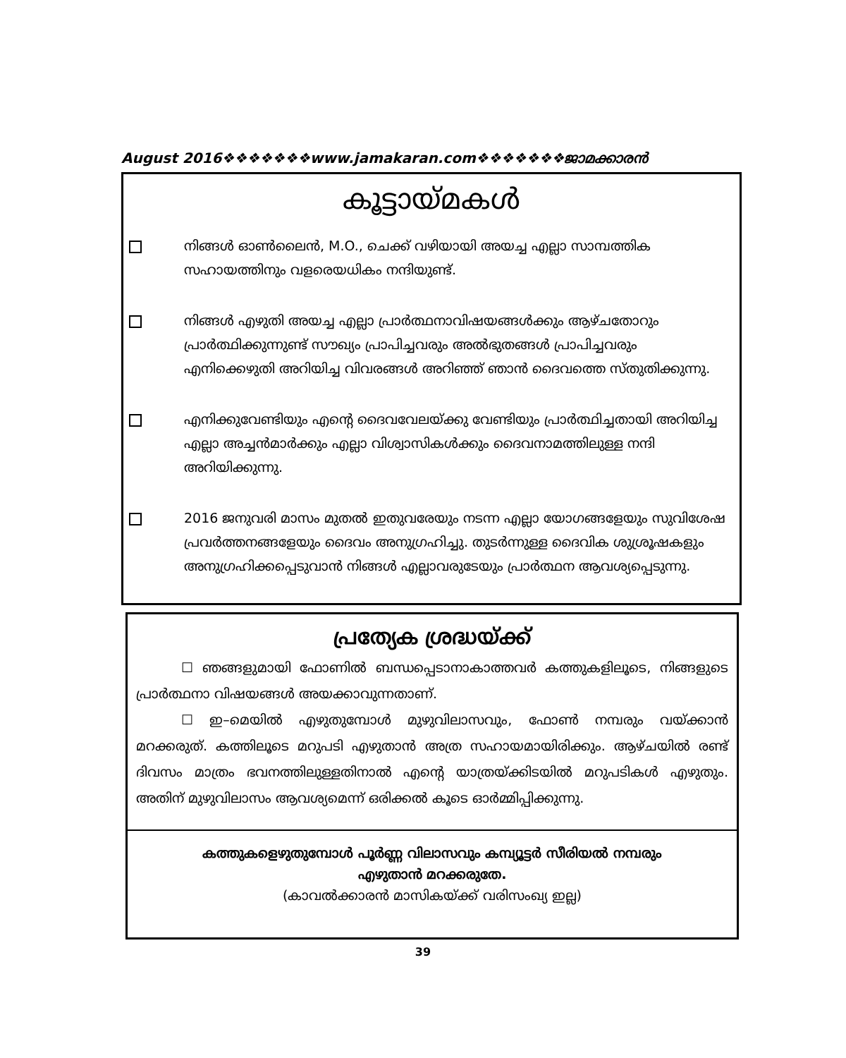August 2016❖❖❖❖❖❖❖www.jamakaran.com❖❖❖❖❖❖❖ജാമക്കാരൻ
കൂട്ടായ്മകൾ
നിങ്ങൾ ഓൺലൈൻ, M.O., ചെക്ക് വഴിയായി അയച്ച എല്ലാ സാമ്പത്തിക സഹായത്തിനും വളരെയധികം നന്ദിയുണ്ട്.
നിങ്ങൾ എഴുതി അയച്ച എല്ലാ പ്രാർത്ഥനാവിഷയങ്ങൾക്കും ആഴ്ചതോറും പ്രാർത്ഥിക്കുന്നുണ്ട് സൗഖ്യം പ്രാപിച്ചവരും അൽഭുതങ്ങൾ പ്രാപിച്ചവരും എനിക്കെഴുതി അറിയിച്ച വിവരങ്ങൾ അറിഞ്ഞ് ഞാൻ ദൈവത്തെ സ്തുതിക്കുന്നു.
എനിക്കുവേണ്ടിയും എന്റെ ദൈവവേലയ്ക്കു വേണ്ടിയും പ്രാർത്ഥിച്ചതായി അറിയിച്ച എല്ലാ അച്ചൻമാർക്കും എല്ലാ വിശ്വാസികൾക്കും ദൈവനാമത്തിലുള്ള നന്ദി അറിയിക്കുന്നു.
2016 ജനുവരി മാസം മുതൽ ഇതുവരേയും നടന്ന എല്ലാ യോഗങ്ങളേയും സുവിശേഷ പ്രവർത്തനങ്ങളേയും ദൈവം അനുഗ്രഹിച്ചു. തുടർന്നുള്ള ദൈവിക ശുശ്രൂഷകളും അനുഗ്രഹിക്കപ്പെടുവാൻ നിങ്ങൾ എല്ലാവരുടേയും പ്രാർത്ഥന ആവശ്യപ്പെടുന്നു.
പ്രത്യേക ശ്രദ്ധയ്ക്ക്
☐ ഞങ്ങളുമായി ഫോണിൽ ബന്ധപ്പെടാനാകാത്തവർ കത്തുകളിലൂടെ, നിങ്ങളുടെ പ്രാർത്ഥനാ വിഷയങ്ങൾ അയക്കാവുന്നതാണ്.
☐ ഇ–മെയിൽ എഴുതുമ്പോൾ മുഴുവിലാസവും, ഫോൺ നമ്പരും വയ്ക്കാൻ മറക്കരുത്. കത്തിലൂടെ മറുപടി എഴുതാൻ അത്ര സഹായമായിരിക്കും. ആഴ്ചയിൽ രണ്ട് ദിവസം മാത്രം ഭവനത്തിലുള്ളതിനാൽ എന്റെ യാത്രയ്ക്കിടയിൽ മറുപടികൾ എഴുതും. അതിന് മുഴുവിലാസം ആവശ്യമെന്ന് ഒരിക്കൽ കൂടെ ഓർമ്മിപ്പിക്കുന്നു.
കത്തുകളെഴുതുമ്പോൾ പൂർണ്ണ വിലാസവും കമ്പ്യൂട്ടർ സീരിയൽ നമ്പരും
എഴുതാൻ മറക്കരുതേ.
(കാവൽക്കാരൻ മാസികയ്ക്ക് വരിസംഖ്യ ഇല്ല)
39